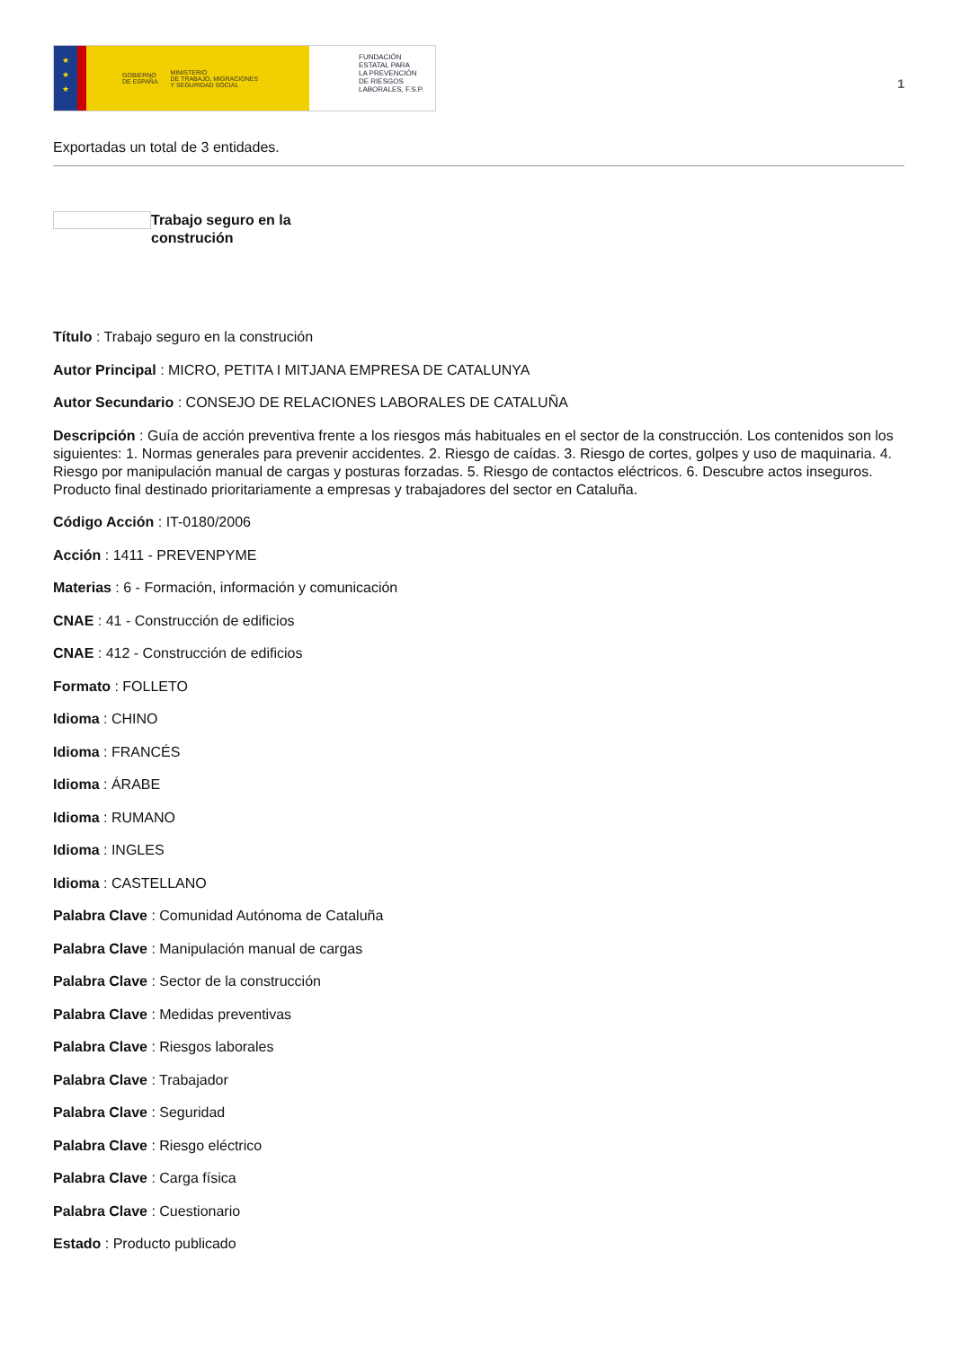★
★
★
GOBIERNO
DE ESPAÑA MINISTERIO
DE TRABAJO, MIGRACIONES
Y SEGURIDAD SOCIAL
FUNDACIÓN
ESTATAL PARA
LA PREVENCIÓN
DE RIESGOS
LABORALES, F.S.P.
1
Exportadas un total de 3 entidades.
Trabajo seguro en la
construción
Título : Trabajo seguro en la construción
Autor Principal : MICRO, PETITA I MITJANA EMPRESA DE CATALUNYA
Autor Secundario : CONSEJO DE RELACIONES LABORALES DE CATALUÑA
Descripción : Guía de acción preventiva frente a los riesgos más habituales en el sector de la construcción. Los contenidos son los siguientes: 1. Normas generales para prevenir accidentes. 2. Riesgo de caídas. 3. Riesgo de cortes, golpes y uso de maquinaria. 4. Riesgo por manipulación manual de cargas y posturas forzadas. 5. Riesgo de contactos eléctricos. 6. Descubre actos inseguros. Producto final destinado prioritariamente a empresas y trabajadores del sector en Cataluña.
Código Acción : IT-0180/2006
Acción : 1411 - PREVENPYME
Materias : 6 - Formación, información y comunicación
CNAE : 41 - Construcción de edificios
CNAE : 412 - Construcción de edificios
Formato : FOLLETO
Idioma : CHINO
Idioma : FRANCÉS
Idioma : ÁRABE
Idioma : RUMANO
Idioma : INGLES
Idioma : CASTELLANO
Palabra Clave : Comunidad Autónoma de Cataluña
Palabra Clave : Manipulación manual de cargas
Palabra Clave : Sector de la construcción
Palabra Clave : Medidas preventivas
Palabra Clave : Riesgos laborales
Palabra Clave : Trabajador
Palabra Clave : Seguridad
Palabra Clave : Riesgo eléctrico
Palabra Clave : Carga física
Palabra Clave : Cuestionario
Estado : Producto publicado